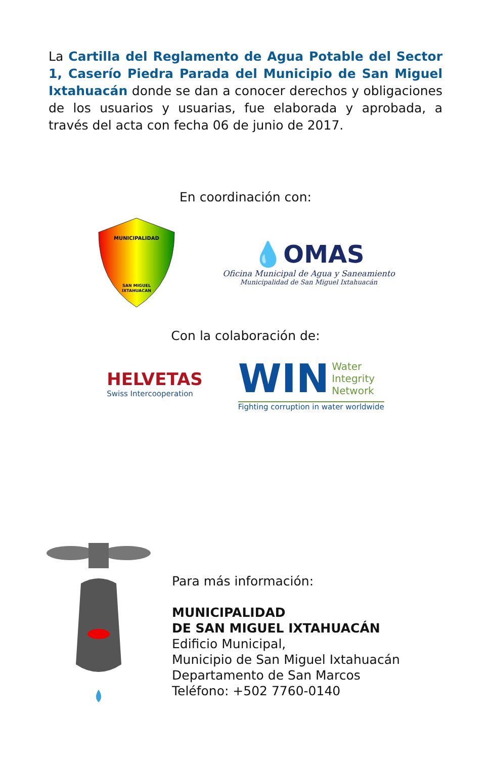La Cartilla del Reglamento de Agua Potable del Sector 1, Caserío Piedra Parada del Municipio de San Miguel Ixtahuacán donde se dan a conocer derechos y obligaciones de los usuarios y usuarias, fue elaborada y aprobada, a través del acta con fecha 06 de junio de 2017.
En coordinación con:
MUNICIPALIDAD
SAN MIGUEL
IXTAHUACAN
💧OMAS
Oficina Municipal de Agua y Saneamiento
Municipalidad de San Miguel Ixtahuacán
Con la colaboración de:
HELVETAS
Swiss Intercooperation
WIN Water
Integrity
Network
Fighting corruption in water worldwide
Para más información:
MUNICIPALIDAD
DE SAN MIGUEL IXTAHUACÁN
Edificio Municipal,
Municipio de San Miguel Ixtahuacán
Departamento de San Marcos
Teléfono: +502 7760-0140